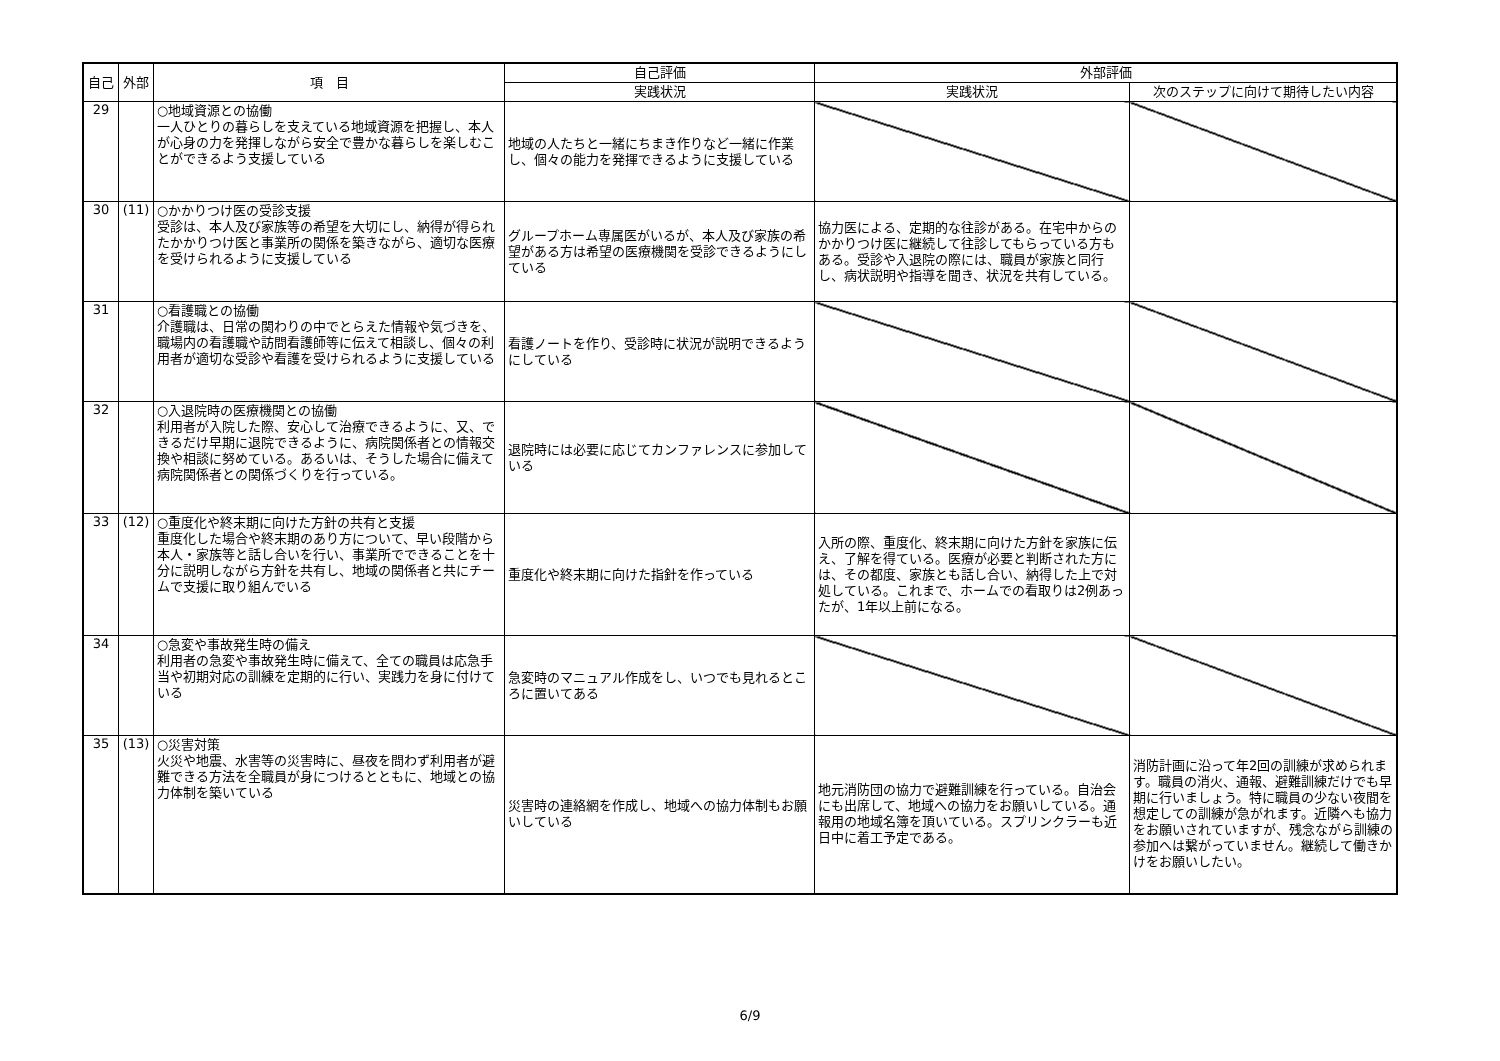| 自己 | 外部 | 項 目 | 自己評価 | 外部評価 | |
| --- | --- | --- | --- | --- | --- |
| | | | 実践状況 | 実践状況 | 次のステップに向けて期待したい内容 |
| 29 | | ○地域資源との協働 一人ひとりの暮らしを支えている地域資源を把握し、本人が心身の力を発揮しながら安全で豊かな暮らしを楽しむことができるよう支援している | 地域の人たちと一緒にちまき作りなど一緒に作業し、個々の能力を発揮できるように支援している | | |
| 30 | (11) | ○かかりつけ医の受診支援 受診は、本人及び家族等の希望を大切にし、納得が得られたかかりつけ医と事業所の関係を築きながら、適切な医療を受けられるように支援している | グループホーム専属医がいるが、本人及び家族の希望がある方は希望の医療機関を受診できるようにしている | 協力医による、定期的な往診がある。在宅中からのかかりつけ医に継続して往診してもらっている方もある。受診や入退院の際には、職員が家族と同行し、病状説明や指導を聞き、状況を共有している。 | |
| 31 | | ○看護職との協働 介護職は、日常の関わりの中でとらえた情報や気づきを、職場内の看護職や訪問看護師等に伝えて相談し、個々の利用者が適切な受診や看護を受けられるように支援している | 看護ノートを作り、受診時に状況が説明できるようにしている | | |
| 32 | | ○入退院時の医療機関との協働 利用者が入院した際、安心して治療できるように、又、できるだけ早期に退院できるように、病院関係者との情報交換や相談に努めている。あるいは、そうした場合に備えて病院関係者との関係づくりを行っている。 | 退院時には必要に応じてカンファレンスに参加している | | |
| 33 | (12) | ○重度化や終末期に向けた方針の共有と支援 重度化した場合や終末期のあり方について、早い段階から本人・家族等と話し合いを行い、事業所でできることを十分に説明しながら方針を共有し、地域の関係者と共にチームで支援に取り組んでいる | 重度化や終末期に向けた指針を作っている | 入所の際、重度化、終末期に向けた方針を家族に伝え、了解を得ている。医療が必要と判断された方には、その都度、家族とも話し合い、納得した上で対処している。これまで、ホームでの看取りは2例あったが、1年以上前になる。 | |
| 34 | | ○急変や事故発生時の備え 利用者の急変や事故発生時に備えて、全ての職員は応急手当や初期対応の訓練を定期的に行い、実践力を身に付けている | 急変時のマニュアル作成をし、いつでも見れるところに置いてある | | |
| 35 | (13) | ○災害対策 火災や地震、水害等の災害時に、昼夜を問わず利用者が避難できる方法を全職員が身につけるとともに、地域との協力体制を築いている | 災害時の連絡網を作成し、地域への協力体制もお願いしている | 地元消防団の協力で避難訓練を行っている。自治会にも出席して、地域への協力をお願いしている。通報用の地域名簿を頂いている。スプリンクラーも近日中に着工予定である。 | 消防計画に沿って年2回の訓練が求められます。職員の消火、通報、避難訓練だけでも早期に行いましょう。特に職員の少ない夜間を想定しての訓練が急がれます。近隣へも協力をお願いされていますが、残念ながら訓練の参加へは繋がっていません。継続して働きかけをお願いしたい。 |
6/9